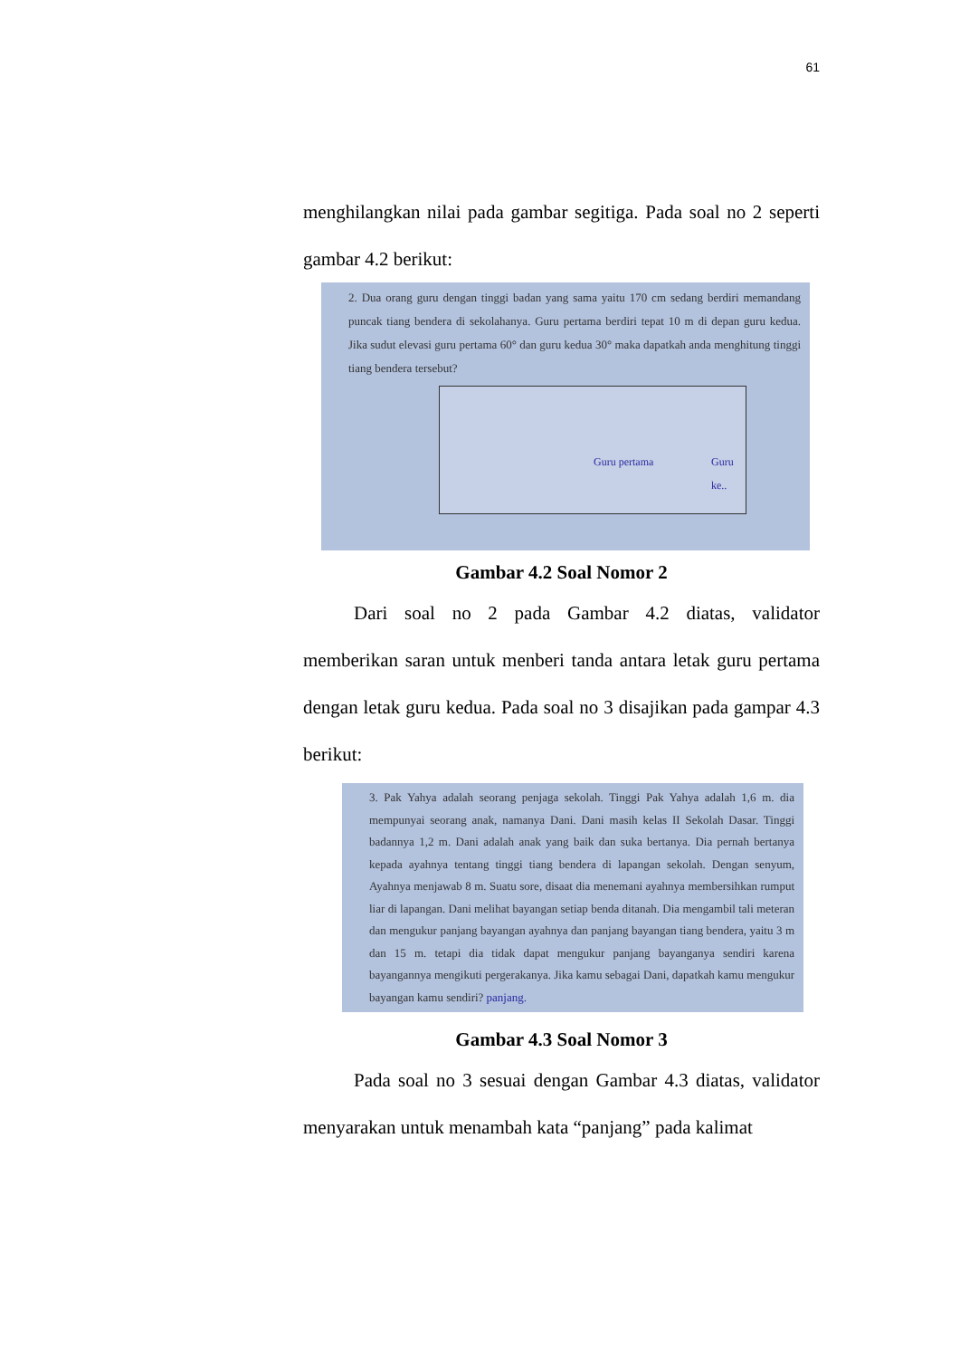61
menghilangkan nilai pada gambar segitiga. Pada soal no 2 seperti gambar 4.2 berikut:
2. Dua orang guru dengan tinggi badan yang sama yaitu 170 cm sedang berdiri memandang puncak tiang bendera di sekolahanya. Guru pertama berdiri tepat 10 m di depan guru kedua. Jika sudut elevasi guru pertama 60° dan guru kedua 30° maka dapatkah anda menghitung tinggi tiang bendera tersebut?
Guru pertama Guru ke..
Gambar 4.2 Soal Nomor 2
Dari soal no 2 pada Gambar 4.2 diatas, validator memberikan saran untuk menberi tanda antara letak guru pertama dengan letak guru kedua. Pada soal no 3 disajikan pada gampar 4.3 berikut:
3. Pak Yahya adalah seorang penjaga sekolah. Tinggi Pak Yahya adalah 1,6 m. dia mempunyai seorang anak, namanya Dani. Dani masih kelas II Sekolah Dasar. Tinggi badannya 1,2 m. Dani adalah anak yang baik dan suka bertanya. Dia pernah bertanya kepada ayahnya tentang tinggi tiang bendera di lapangan sekolah. Dengan senyum, Ayahnya menjawab 8 m. Suatu sore, disaat dia menemani ayahnya membersihkan rumput liar di lapangan. Dani melihat bayangan setiap benda ditanah. Dia mengambil tali meteran dan mengukur panjang bayangan ayahnya dan panjang bayangan tiang bendera, yaitu 3 m dan 15 m. tetapi dia tidak dapat mengukur panjang bayanganya sendiri karena bayangannya mengikuti pergerakanya. Jika kamu sebagai Dani, dapatkah kamu mengukur bayangan kamu sendiri? panjang.
Gambar 4.3 Soal Nomor 3
Pada soal no 3 sesuai dengan Gambar 4.3 diatas, validator menyarakan untuk menambah kata “panjang” pada kalimat